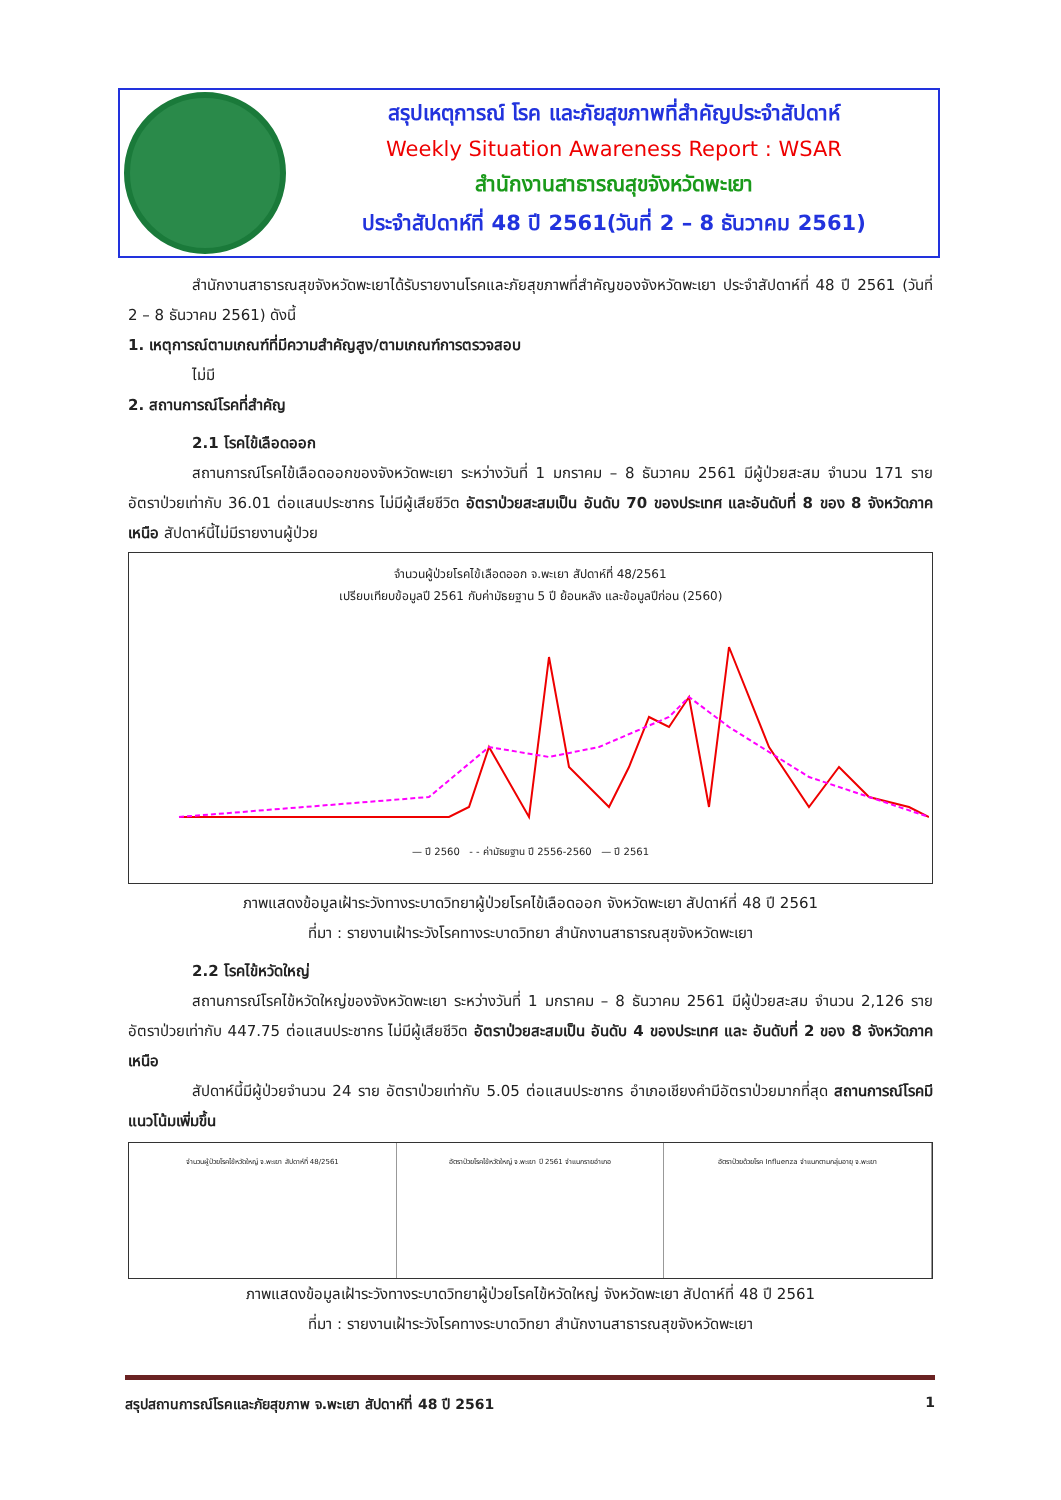สรุปเหตุการณ์ โรค และภัยสุขภาพที่สำคัญประจำสัปดาห์
Weekly Situation Awareness Report : WSAR
สำนักงานสาธารณสุขจังหวัดพะเยา
ประจำสัปดาห์ที่ 48 ปี 2561(วันที่ 2 – 8 ธันวาคม 2561)
สำนักงานสาธารณสุขจังหวัดพะเยาได้รับรายงานโรคและภัยสุขภาพที่สำคัญของจังหวัดพะเยา ประจำสัปดาห์ที่ 48 ปี 2561 (วันที่ 2 – 8 ธันวาคม 2561) ดังนี้
1. เหตุการณ์ตามเกณฑ์ที่มีความสำคัญสูง/ตามเกณฑ์การตรวจสอบ
ไม่มี
2. สถานการณ์โรคที่สำคัญ
2.1 โรคไข้เลือดออก
สถานการณ์โรคไข้เลือดออกของจังหวัดพะเยา ระหว่างวันที่ 1 มกราคม – 8 ธันวาคม 2561 มีผู้ป่วยสะสม จำนวน 171 ราย อัตราป่วยเท่ากับ 36.01 ต่อแสนประชากร ไม่มีผู้เสียชีวิต อัตราป่วยสะสมเป็น อันดับ 70 ของประเทศ และอันดับที่ 8 ของ 8 จังหวัดภาคเหนือ สัปดาห์นี้ไม่มีรายงานผู้ป่วย
จำนวนผู้ป่วยโรคไข้เลือดออก จ.พะเยา สัปดาห์ที่ 48/2561
เปรียบเทียบข้อมูลปี 2561 กับค่ามัธยฐาน 5 ปี ย้อนหลัง และข้อมูลปีก่อน (2560)
— ปี 2560 - - ค่ามัธยฐาน ปี 2556-2560 — ปี 2561
ภาพแสดงข้อมูลเฝ้าระวังทางระบาดวิทยาผู้ป่วยโรคไข้เลือดออก จังหวัดพะเยา สัปดาห์ที่ 48 ปี 2561
ที่มา : รายงานเฝ้าระวังโรคทางระบาดวิทยา สำนักงานสาธารณสุขจังหวัดพะเยา
2.2 โรคไข้หวัดใหญ่
สถานการณ์โรคไข้หวัดใหญ่ของจังหวัดพะเยา ระหว่างวันที่ 1 มกราคม – 8 ธันวาคม 2561 มีผู้ป่วยสะสม จำนวน 2,126 ราย อัตราป่วยเท่ากับ 447.75 ต่อแสนประชากร ไม่มีผู้เสียชีวิต อัตราป่วยสะสมเป็น อันดับ 4 ของประเทศ และ อันดับที่ 2 ของ 8 จังหวัดภาคเหนือ
สัปดาห์นี้มีผู้ป่วยจำนวน 24 ราย อัตราป่วยเท่ากับ 5.05 ต่อแสนประชากร อำเภอเชียงคำมีอัตราป่วยมากที่สุด สถานการณ์โรคมีแนวโน้มเพิ่มขึ้น
จำนวนผู้ป่วยโรคไข้หวัดใหญ่ จ.พะเยา สัปดาห์ที่ 48/2561
อัตราป่วยโรคไข้หวัดใหญ่ จ.พะเยา ปี 2561 จำแนกรายอำเภอ
อัตราป่วยด้วยโรค Influenza จำแนกตามกลุ่มอายุ จ.พะเยา
ภาพแสดงข้อมูลเฝ้าระวังทางระบาดวิทยาผู้ป่วยโรคไข้หวัดใหญ่ จังหวัดพะเยา สัปดาห์ที่ 48 ปี 2561
ที่มา : รายงานเฝ้าระวังโรคทางระบาดวิทยา สำนักงานสาธารณสุขจังหวัดพะเยา
สรุปสถานการณ์โรคและภัยสุขภาพ จ.พะเยา สัปดาห์ที่ 48 ปี 2561 1